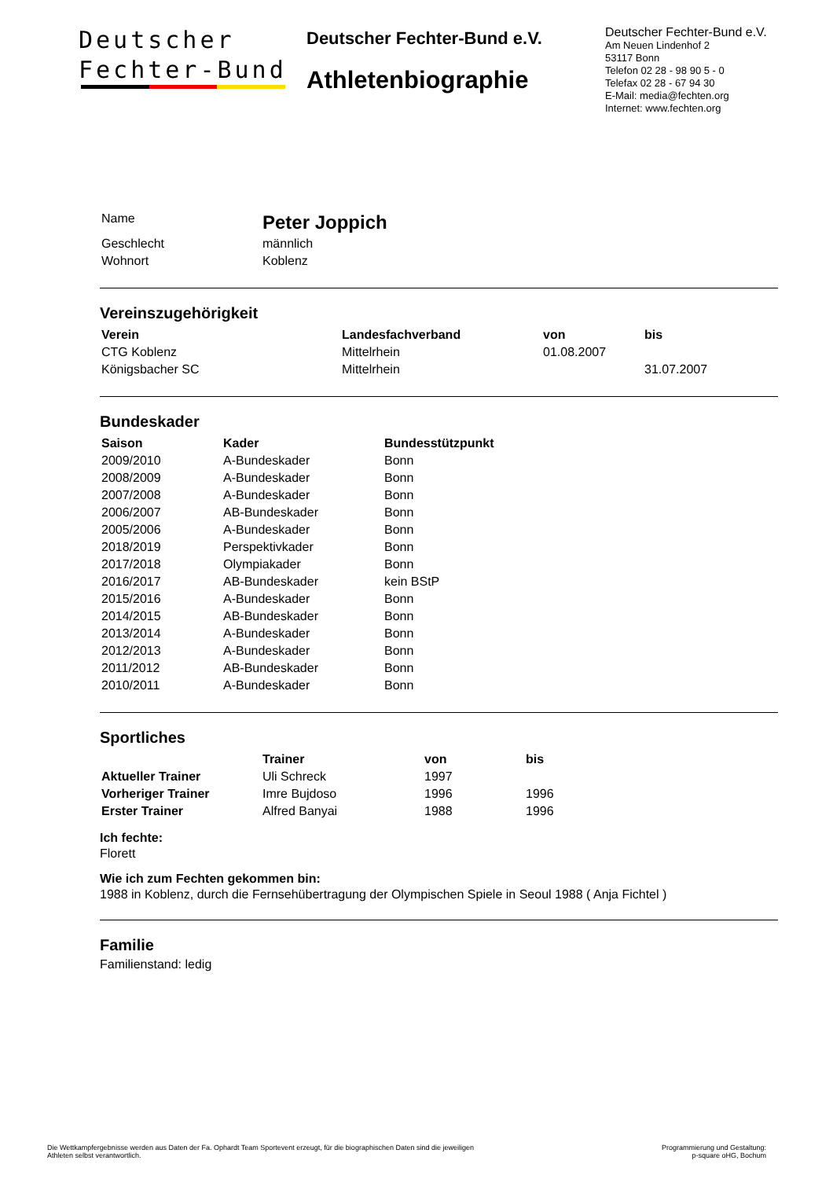Deutscher
Fechter-Bund
Deutscher Fechter-Bund e.V.
Athletenbiographie
Deutscher Fechter-Bund e.V.
Am Neuen Lindenhof 2
53117 Bonn
Telefon 02 28 - 98 90 5 - 0
Telefax 02 28 - 67 94 30
E-Mail: media@fechten.org
Internet: www.fechten.org
| Name | Peter Joppich |
| Geschlecht | männlich |
| Wohnort | Koblenz |
Vereinszugehörigkeit
| Verein | Landesfachverband | von | bis |
| --- | --- | --- | --- |
| CTG Koblenz | Mittelrhein | 01.08.2007 | |
| Königsbacher SC | Mittelrhein | | 31.07.2007 |
Bundeskader
| Saison | Kader | Bundesstützpunkt |
| --- | --- | --- |
| 2009/2010 | A-Bundeskader | Bonn |
| 2008/2009 | A-Bundeskader | Bonn |
| 2007/2008 | A-Bundeskader | Bonn |
| 2006/2007 | AB-Bundeskader | Bonn |
| 2005/2006 | A-Bundeskader | Bonn |
| 2018/2019 | Perspektivkader | Bonn |
| 2017/2018 | Olympiakader | Bonn |
| 2016/2017 | AB-Bundeskader | kein BStP |
| 2015/2016 | A-Bundeskader | Bonn |
| 2014/2015 | AB-Bundeskader | Bonn |
| 2013/2014 | A-Bundeskader | Bonn |
| 2012/2013 | A-Bundeskader | Bonn |
| 2011/2012 | AB-Bundeskader | Bonn |
| 2010/2011 | A-Bundeskader | Bonn |
Sportliches
| | Trainer | von | bis |
| --- | --- | --- | --- |
| Aktueller Trainer | Uli Schreck | 1997 | |
| Vorheriger Trainer | Imre Bujdoso | 1996 | 1996 |
| Erster Trainer | Alfred Banyai | 1988 | 1996 |
Ich fechte:
Florett
Wie ich zum Fechten gekommen bin:
1988 in Koblenz, durch die Fernsehübertragung der Olympischen Spiele in Seoul 1988 ( Anja Fichtel )
Familie
Familienstand: ledig
Die Wettkampfergebnisse werden aus Daten der Fa. Ophardt Team Sportevent erzeugt, für die biographischen Daten sind die jeweiligen
Athleten selbst verantwortlich.
Programmierung und Gestaltung:
p-square oHG, Bochum